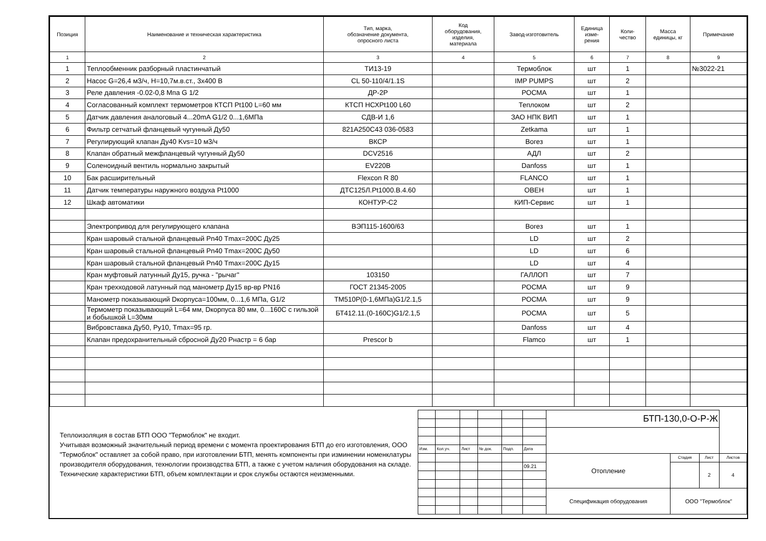| Позиция | Наименование и техническая характеристика | Тип, марка, обозначение документа, опросного листа | Код оборудования, изделия, материала | Завод-изготовитель | Единица изме- рения | Коли- чество | Масса единицы, кг | Примечание |
| --- | --- | --- | --- | --- | --- | --- | --- | --- |
| 1 | 2 | 3 | 4 | 5 | 6 | 7 | 8 | 9 |
| 1 | Теплообменник разборный пластинчатый | ТИ13-19 | | Термоблок | шт | 1 | | №3022-21 |
| 2 | Насос G=26,4 м3/ч, H=10,7м.в.ст., 3х400 В | CL 50-110/4/1.1S | | IMP PUMPS | шт | 2 | | |
| 3 | Реле давления -0.02-0,8 Мпа G 1/2 | ДР-2Р | | РОСМА | шт | 1 | | |
| 4 | Согласованный комплект термометров КТСП Pt100 L=60 мм | КТСП НСХPt100 L60 | | Теплоком | шт | 2 | | |
| 5 | Датчик давления аналоговый 4...20mA G1/2 0...1,6МПа | СДВ-И 1,6 | | ЗАО НПК ВИП | шт | 1 | | |
| 6 | Фильтр сетчатый фланцевый чугунный Ду50 | 821A250C43 036-0583 | | Zetkama | шт | 1 | | |
| 7 | Регулирующий клапан Ду40 Kvs=10 м3/ч | ВКСР | | Вогез | шт | 1 | | |
| 8 | Клапан обратный межфланцевый чугунный Ду50 | DCV2516 | | АДЛ | шт | 2 | | |
| 9 | Соленоидный вентиль нормально закрытый | EV220B | | Danfoss | шт | 1 | | |
| 10 | Бак расширительный | Flexcon R 80 | | FLANCO | шт | 1 | | |
| 11 | Датчик температуры наружного воздуха Pt1000 | ДТС125Л.Pt1000.В.4.60 | | ОВЕН | шт | 1 | | |
| 12 | Шкаф автоматики | КОНТУР-С2 | | КИП-Сервис | шт | 1 | | |
| | Электропривод для регулирующего клапана | ВЭП115-1600/63 | | Вогез | шт | 1 | | |
| | Кран шаровый стальной фланцевый Pn40 Tmax=200C Ду25 | | | LD | шт | 2 | | |
| | Кран шаровый стальной фланцевый Pn40 Tmax=200C Ду50 | | | LD | шт | 6 | | |
| | Кран шаровый стальной фланцевый Pn40 Tmax=200C Ду15 | | | LD | шт | 4 | | |
| | Кран муфтовый латунный Ду15, ручка - "рычаг" | 103150 | | ГАЛЛОП | шт | 7 | | |
| | Кран трехходовой латунный под манометр Ду15 вр-вр PN16 | ГОСТ 21345-2005 | | РОСМА | шт | 9 | | |
| | Манометр показывающий Dкорпуса=100мм, 0...1,6 МПа, G1/2 | ТМ510Р(0-1,6МПа)G1/2.1,5 | | РОСМА | шт | 9 | | |
| | Термометр показывающий L=64 мм, Dкорпуса 80 мм, 0...160С с гильзой и бобышкой L=30мм | БТ412.11.(0-160С)G1/2.1,5 | | РОСМА | шт | 5 | | |
| | Вибровставка Ду50, Ру10, Tmax=95 гр. | | | Danfoss | шт | 4 | | |
| | Клапан предохранительный сбросной Ду20 Рнастр = 6 бар | Prescor b | | Flamco | шт | 1 | | |
Теплоизоляция в состав БТП ООО "Термоблок" не входит.
Учитывая возможный значительный период времени с момента проектирования БТП до его изготовления, ООО "Термоблок" оставляет за собой право, при изготовлении БТП, менять компоненты при изминении номенклатуры производителя оборудования, технологии производства БТП, а также с учетом наличия оборудования на складе. Технические характеристики БТП, объем комплектации и срок службы остаются неизменными.
| | | | | | | БТП-130,0-О-Р-Ж | | | |
| Изм. | Кол.уч. | Лист | № док. | Подп. | Дата | | | | |
| | | | | | | Отопление | Стадия | Лист | Листов |
| | | | | | 09.21 | | | 2 | 4 |
| | | | | | | Спецификация оборудования | ООО "Термоблок" | | |